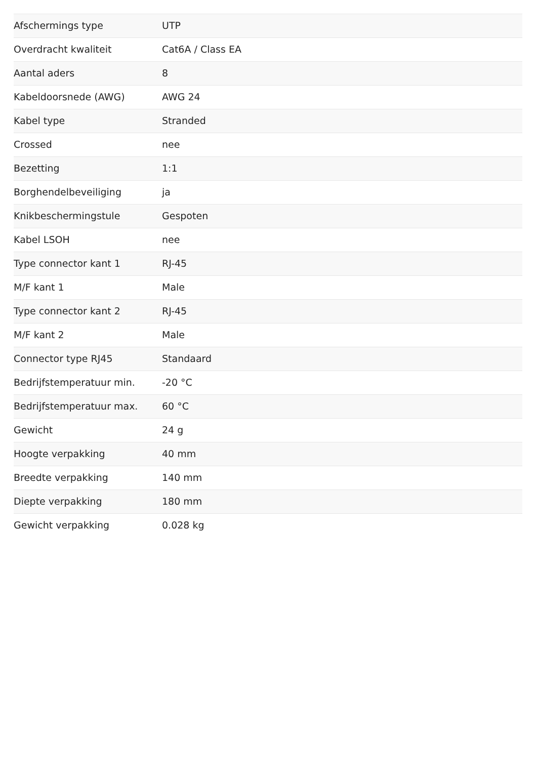| Afschermings type | UTP |
| Overdracht kwaliteit | Cat6A / Class EA |
| Aantal aders | 8 |
| Kabeldoorsnede (AWG) | AWG 24 |
| Kabel type | Stranded |
| Crossed | nee |
| Bezetting | 1:1 |
| Borghendelbeveiliging | ja |
| Knikbeschermingstule | Gespoten |
| Kabel LSOH | nee |
| Type connector kant 1 | RJ-45 |
| M/F kant 1 | Male |
| Type connector kant 2 | RJ-45 |
| M/F kant 2 | Male |
| Connector type RJ45 | Standaard |
| Bedrijfstemperatuur min. | -20 °C |
| Bedrijfstemperatuur max. | 60 °C |
| Gewicht | 24 g |
| Hoogte verpakking | 40 mm |
| Breedte verpakking | 140 mm |
| Diepte verpakking | 180 mm |
| Gewicht verpakking | 0.028 kg |